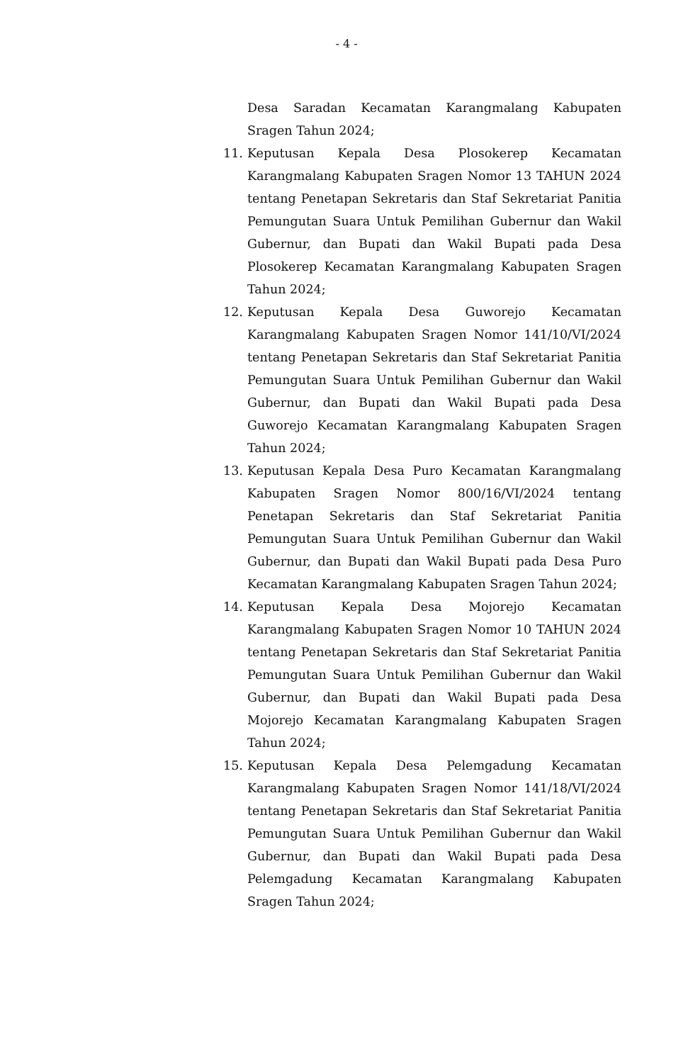- 4 -
Desa Saradan Kecamatan Karangmalang Kabupaten Sragen Tahun 2024;
11. Keputusan Kepala Desa Plosokerep Kecamatan Karangmalang Kabupaten Sragen Nomor 13 TAHUN 2024 tentang Penetapan Sekretaris dan Staf Sekretariat Panitia Pemungutan Suara Untuk Pemilihan Gubernur dan Wakil Gubernur, dan Bupati dan Wakil Bupati pada Desa Plosokerep Kecamatan Karangmalang Kabupaten Sragen Tahun 2024;
12. Keputusan Kepala Desa Guworejo Kecamatan Karangmalang Kabupaten Sragen Nomor 141/10/VI/2024 tentang Penetapan Sekretaris dan Staf Sekretariat Panitia Pemungutan Suara Untuk Pemilihan Gubernur dan Wakil Gubernur, dan Bupati dan Wakil Bupati pada Desa Guworejo Kecamatan Karangmalang Kabupaten Sragen Tahun 2024;
13. Keputusan Kepala Desa Puro Kecamatan Karangmalang Kabupaten Sragen Nomor 800/16/VI/2024 tentang Penetapan Sekretaris dan Staf Sekretariat Panitia Pemungutan Suara Untuk Pemilihan Gubernur dan Wakil Gubernur, dan Bupati dan Wakil Bupati pada Desa Puro Kecamatan Karangmalang Kabupaten Sragen Tahun 2024;
14. Keputusan Kepala Desa Mojorejo Kecamatan Karangmalang Kabupaten Sragen Nomor 10 TAHUN 2024 tentang Penetapan Sekretaris dan Staf Sekretariat Panitia Pemungutan Suara Untuk Pemilihan Gubernur dan Wakil Gubernur, dan Bupati dan Wakil Bupati pada Desa Mojorejo Kecamatan Karangmalang Kabupaten Sragen Tahun 2024;
15. Keputusan Kepala Desa Pelemgadung Kecamatan Karangmalang Kabupaten Sragen Nomor 141/18/VI/2024 tentang Penetapan Sekretaris dan Staf Sekretariat Panitia Pemungutan Suara Untuk Pemilihan Gubernur dan Wakil Gubernur, dan Bupati dan Wakil Bupati pada Desa Pelemgadung Kecamatan Karangmalang Kabupaten Sragen Tahun 2024;